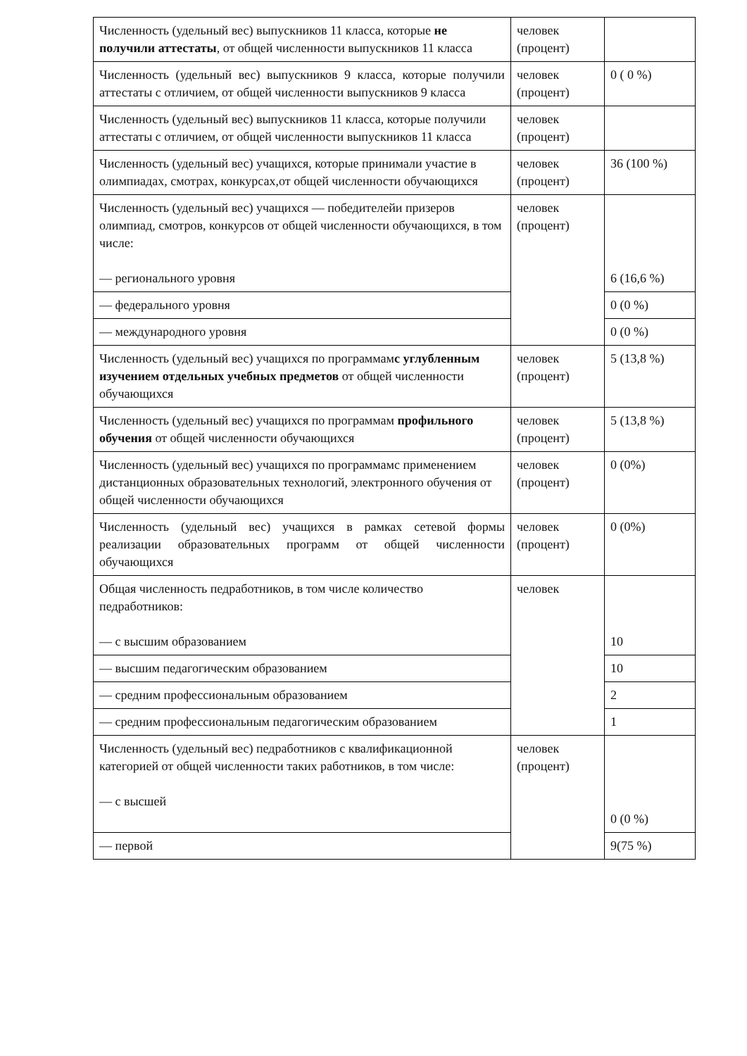| Численность (удельный вес) выпускников 11 класса, которые не получили аттестаты , от общей численности выпускников 11 класса | человек (процент) | |
| Численность (удельный вес) выпускников 9 класса, которые получили аттестаты с отличием, от общей численности выпускников 9 класса | человек (процент) | 0 ( 0 %) |
| Численность (удельный вес) выпускников 11 класса, которые получили аттестаты с отличием, от общей численности выпускников 11 класса | человек (процент) | |
| Численность (удельный вес) учащихся, которые принимали участие в олимпиадах, смотрах, конкурсах,от общей численности обучающихся | человек (процент) | 36 (100 %) |
| Численность (удельный вес) учащихся — победителейи призеров олимпиад, смотров, конкурсов от общей численности обучающихся, в том числе: — регионального уровня | человек (процент) | 6 (16,6 %) |
| — федерального уровня | | 0 (0 %) |
| — международного уровня | | 0 (0 %) |
| Численность (удельный вес) учащихся по программам с углубленным изучением отдельных учебных предметов от общей численности обучающихся | человек (процент) | 5 (13,8 %) |
| Численность (удельный вес) учащихся по программам профильного обучения от общей численности обучающихся | человек (процент) | 5 (13,8 %) |
| Численность (удельный вес) учащихся по программамс применением дистанционных образовательных технологий, электронного обучения от общей численности обучающихся | человек (процент) | 0 (0%) |
| Численность (удельный вес) учащихся в рамках сетевой формы реализации образовательных программ от общей численности обучающихся | человек (процент) | 0 (0%) |
| Общая численность педработников, в том числе количество педработников: — с высшим образованием | человек | 10 |
| — высшим педагогическим образованием | | 10 |
| — средним профессиональным образованием | | 2 |
| — средним профессиональным педагогическим образованием | | 1 |
| Численность (удельный вес) педработников с квалификационной категорией от общей численности таких работников, в том числе: — с высшей | человек (процент) | 0 (0 %) |
| — первой | | 9(75 %) |